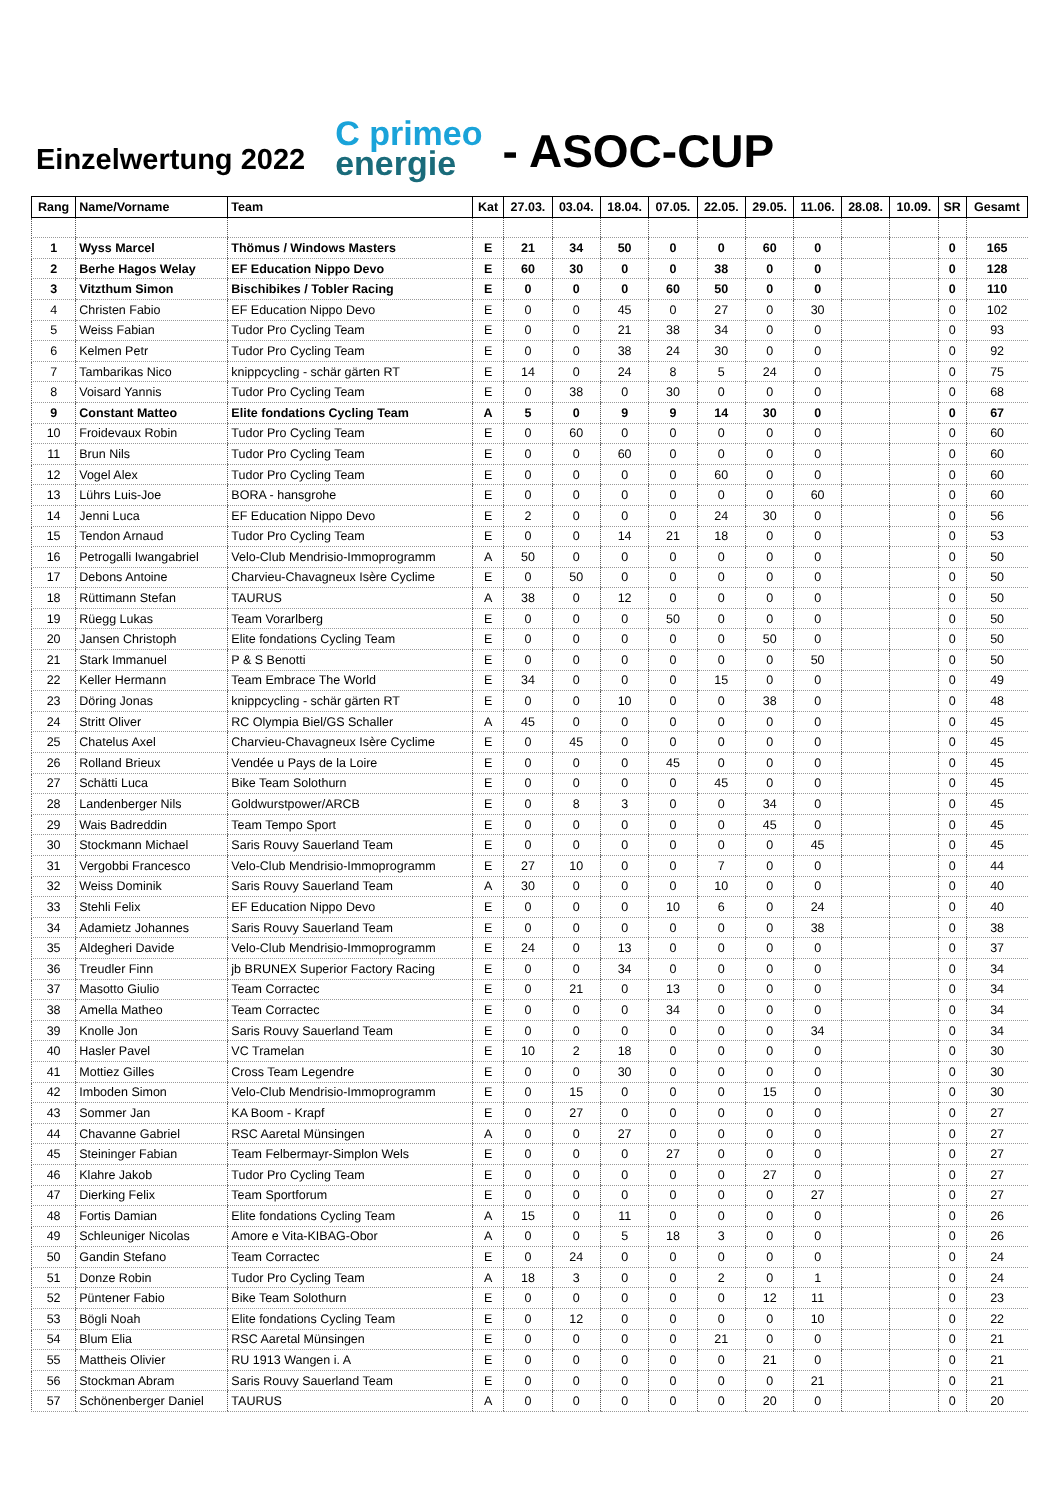Einzelwertung 2022
C primeo
energie
- ASOC-CUP
| Rang | Name/Vorname | Team | Kat | 27.03. | 03.04. | 18.04. | 07.05. | 22.05. | 29.05. | 11.06. | 28.08. | 10.09. | SR | Gesamt |
| --- | --- | --- | --- | --- | --- | --- | --- | --- | --- | --- | --- | --- | --- | --- |
| 1 | Wyss Marcel | Thömus / Windows Masters | E | 21 | 34 | 50 | 0 | 0 | 60 | 0 | | | 0 | 165 |
| 2 | Berhe Hagos Welay | EF Education Nippo Devo | E | 60 | 30 | 0 | 0 | 38 | 0 | 0 | | | 0 | 128 |
| 3 | Vitzthum Simon | Bischibikes / Tobler Racing | E | 0 | 0 | 0 | 60 | 50 | 0 | 0 | | | 0 | 110 |
| 4 | Christen Fabio | EF Education Nippo Devo | E | 0 | 0 | 45 | 0 | 27 | 0 | 30 | | | 0 | 102 |
| 5 | Weiss Fabian | Tudor Pro Cycling Team | E | 0 | 0 | 21 | 38 | 34 | 0 | 0 | | | 0 | 93 |
| 6 | Kelmen Petr | Tudor Pro Cycling Team | E | 0 | 0 | 38 | 24 | 30 | 0 | 0 | | | 0 | 92 |
| 7 | Tambarikas Nico | knippcycling - schär gärten RT | E | 14 | 0 | 24 | 8 | 5 | 24 | 0 | | | 0 | 75 |
| 8 | Voisard Yannis | Tudor Pro Cycling Team | E | 0 | 38 | 0 | 30 | 0 | 0 | 0 | | | 0 | 68 |
| 9 | Constant Matteo | Elite fondations Cycling Team | A | 5 | 0 | 9 | 9 | 14 | 30 | 0 | | | 0 | 67 |
| 10 | Froidevaux Robin | Tudor Pro Cycling Team | E | 0 | 60 | 0 | 0 | 0 | 0 | 0 | | | 0 | 60 |
| 11 | Brun Nils | Tudor Pro Cycling Team | E | 0 | 0 | 60 | 0 | 0 | 0 | 0 | | | 0 | 60 |
| 12 | Vogel Alex | Tudor Pro Cycling Team | E | 0 | 0 | 0 | 0 | 60 | 0 | 0 | | | 0 | 60 |
| 13 | Lührs Luis-Joe | BORA - hansgrohe | E | 0 | 0 | 0 | 0 | 0 | 0 | 60 | | | 0 | 60 |
| 14 | Jenni Luca | EF Education Nippo Devo | E | 2 | 0 | 0 | 0 | 24 | 30 | 0 | | | 0 | 56 |
| 15 | Tendon Arnaud | Tudor Pro Cycling Team | E | 0 | 0 | 14 | 21 | 18 | 0 | 0 | | | 0 | 53 |
| 16 | Petrogalli Iwangabriel | Velo-Club Mendrisio-Immoprogramm | A | 50 | 0 | 0 | 0 | 0 | 0 | 0 | | | 0 | 50 |
| 17 | Debons Antoine | Charvieu-Chavagneux Isère Cyclime | E | 0 | 50 | 0 | 0 | 0 | 0 | 0 | | | 0 | 50 |
| 18 | Rüttimann Stefan | TAURUS | A | 38 | 0 | 12 | 0 | 0 | 0 | 0 | | | 0 | 50 |
| 19 | Rüegg Lukas | Team Vorarlberg | E | 0 | 0 | 0 | 50 | 0 | 0 | 0 | | | 0 | 50 |
| 20 | Jansen Christoph | Elite fondations Cycling Team | E | 0 | 0 | 0 | 0 | 0 | 50 | 0 | | | 0 | 50 |
| 21 | Stark Immanuel | P & S Benotti | E | 0 | 0 | 0 | 0 | 0 | 0 | 50 | | | 0 | 50 |
| 22 | Keller Hermann | Team Embrace The World | E | 34 | 0 | 0 | 0 | 15 | 0 | 0 | | | 0 | 49 |
| 23 | Döring Jonas | knippcycling - schär gärten RT | E | 0 | 0 | 10 | 0 | 0 | 38 | 0 | | | 0 | 48 |
| 24 | Stritt Oliver | RC Olympia Biel/GS Schaller | A | 45 | 0 | 0 | 0 | 0 | 0 | 0 | | | 0 | 45 |
| 25 | Chatelus Axel | Charvieu-Chavagneux Isère Cyclime | E | 0 | 45 | 0 | 0 | 0 | 0 | 0 | | | 0 | 45 |
| 26 | Rolland Brieux | Vendée u Pays de la Loire | E | 0 | 0 | 0 | 45 | 0 | 0 | 0 | | | 0 | 45 |
| 27 | Schätti Luca | Bike Team Solothurn | E | 0 | 0 | 0 | 0 | 45 | 0 | 0 | | | 0 | 45 |
| 28 | Landenberger Nils | Goldwurstpower/ARCB | E | 0 | 8 | 3 | 0 | 0 | 34 | 0 | | | 0 | 45 |
| 29 | Wais Badreddin | Team Tempo Sport | E | 0 | 0 | 0 | 0 | 0 | 45 | 0 | | | 0 | 45 |
| 30 | Stockmann Michael | Saris Rouvy Sauerland Team | E | 0 | 0 | 0 | 0 | 0 | 0 | 45 | | | 0 | 45 |
| 31 | Vergobbi Francesco | Velo-Club Mendrisio-Immoprogramm | E | 27 | 10 | 0 | 0 | 7 | 0 | 0 | | | 0 | 44 |
| 32 | Weiss Dominik | Saris Rouvy Sauerland Team | A | 30 | 0 | 0 | 0 | 10 | 0 | 0 | | | 0 | 40 |
| 33 | Stehli Felix | EF Education Nippo Devo | E | 0 | 0 | 0 | 10 | 6 | 0 | 24 | | | 0 | 40 |
| 34 | Adamietz Johannes | Saris Rouvy Sauerland Team | E | 0 | 0 | 0 | 0 | 0 | 0 | 38 | | | 0 | 38 |
| 35 | Aldegheri Davide | Velo-Club Mendrisio-Immoprogramm | E | 24 | 0 | 13 | 0 | 0 | 0 | 0 | | | 0 | 37 |
| 36 | Treudler Finn | jb BRUNEX Superior Factory Racing | E | 0 | 0 | 34 | 0 | 0 | 0 | 0 | | | 0 | 34 |
| 37 | Masotto Giulio | Team Corractec | E | 0 | 21 | 0 | 13 | 0 | 0 | 0 | | | 0 | 34 |
| 38 | Amella Matheo | Team Corractec | E | 0 | 0 | 0 | 34 | 0 | 0 | 0 | | | 0 | 34 |
| 39 | Knolle Jon | Saris Rouvy Sauerland Team | E | 0 | 0 | 0 | 0 | 0 | 0 | 34 | | | 0 | 34 |
| 40 | Hasler Pavel | VC Tramelan | E | 10 | 2 | 18 | 0 | 0 | 0 | 0 | | | 0 | 30 |
| 41 | Mottiez Gilles | Cross Team Legendre | E | 0 | 0 | 30 | 0 | 0 | 0 | 0 | | | 0 | 30 |
| 42 | Imboden Simon | Velo-Club Mendrisio-Immoprogramm | E | 0 | 15 | 0 | 0 | 0 | 15 | 0 | | | 0 | 30 |
| 43 | Sommer Jan | KA Boom - Krapf | E | 0 | 27 | 0 | 0 | 0 | 0 | 0 | | | 0 | 27 |
| 44 | Chavanne Gabriel | RSC Aaretal Münsingen | A | 0 | 0 | 27 | 0 | 0 | 0 | 0 | | | 0 | 27 |
| 45 | Steininger Fabian | Team Felbermayr-Simplon Wels | E | 0 | 0 | 0 | 27 | 0 | 0 | 0 | | | 0 | 27 |
| 46 | Klahre Jakob | Tudor Pro Cycling Team | E | 0 | 0 | 0 | 0 | 0 | 27 | 0 | | | 0 | 27 |
| 47 | Dierking Felix | Team Sportforum | E | 0 | 0 | 0 | 0 | 0 | 0 | 27 | | | 0 | 27 |
| 48 | Fortis Damian | Elite fondations Cycling Team | A | 15 | 0 | 11 | 0 | 0 | 0 | 0 | | | 0 | 26 |
| 49 | Schleuniger Nicolas | Amore e Vita-KIBAG-Obor | A | 0 | 0 | 5 | 18 | 3 | 0 | 0 | | | 0 | 26 |
| 50 | Gandin Stefano | Team Corractec | E | 0 | 24 | 0 | 0 | 0 | 0 | 0 | | | 0 | 24 |
| 51 | Donze Robin | Tudor Pro Cycling Team | A | 18 | 3 | 0 | 0 | 2 | 0 | 1 | | | 0 | 24 |
| 52 | Püntener Fabio | Bike Team Solothurn | E | 0 | 0 | 0 | 0 | 0 | 12 | 11 | | | 0 | 23 |
| 53 | Bögli Noah | Elite fondations Cycling Team | E | 0 | 12 | 0 | 0 | 0 | 0 | 10 | | | 0 | 22 |
| 54 | Blum Elia | RSC Aaretal Münsingen | E | 0 | 0 | 0 | 0 | 21 | 0 | 0 | | | 0 | 21 |
| 55 | Mattheis Olivier | RU 1913 Wangen i. A | E | 0 | 0 | 0 | 0 | 0 | 21 | 0 | | | 0 | 21 |
| 56 | Stockman Abram | Saris Rouvy Sauerland Team | E | 0 | 0 | 0 | 0 | 0 | 0 | 21 | | | 0 | 21 |
| 57 | Schönenberger Daniel | TAURUS | A | 0 | 0 | 0 | 0 | 0 | 20 | 0 | | | 0 | 20 |